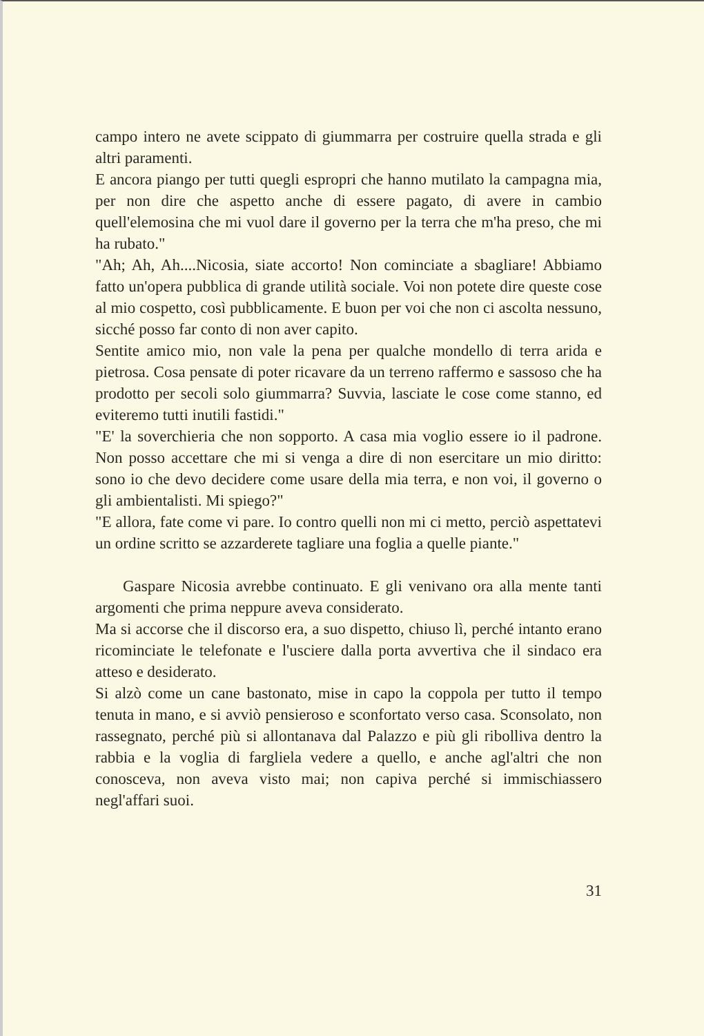campo intero ne avete scippato di giummarra per costruire quella strada e gli altri paramenti.
E ancora piango per tutti quegli espropri che hanno mutilato la campagna mia, per non dire che aspetto anche di essere pagato, di avere in cambio quell'elemosina che mi vuol dare il governo per la terra che m'ha preso, che mi ha rubato."
"Ah; Ah, Ah....Nicosia, siate accorto! Non cominciate a sbagliare! Abbiamo fatto un'opera pubblica di grande utilità sociale. Voi non potete dire queste cose al mio cospetto, così pubblicamente. E buon per voi che non ci ascolta nessuno, sicché posso far conto di non aver capito.
Sentite amico mio, non vale la pena per qualche mondello di terra arida e pietrosa. Cosa pensate di poter ricavare da un terreno raffermo e sassoso che ha prodotto per secoli solo giummarra? Suvvia, lasciate le cose come stanno, ed eviteremo tutti inutili fastidi."
"E' la soverchieria che non sopporto. A casa mia voglio essere io il padrone. Non posso accettare che mi si venga a dire di non esercitare un mio diritto: sono io che devo decidere come usare della mia terra, e non voi, il governo o gli ambientalisti. Mi spiego?"
"E allora, fate come vi pare. Io contro quelli non mi ci metto, perciò aspettatevi un ordine scritto se azzarderete tagliare una foglia a quelle piante."
Gaspare Nicosia avrebbe continuato. E gli venivano ora alla mente tanti argomenti che prima neppure aveva considerato.
Ma si accorse che il discorso era, a suo dispetto, chiuso lì, perché intanto erano ricominciate le telefonate e l'usciere dalla porta avvertiva che il sindaco era atteso e desiderato.
Si alzò come un cane bastonato, mise in capo la coppola per tutto il tempo tenuta in mano, e si avviò pensieroso e sconfortato verso casa. Sconsolato, non rassegnato, perché più si allontanava dal Palazzo e più gli ribolliva dentro la rabbia e la voglia di fargliela vedere a quello, e anche agl'altri che non conosceva, non aveva visto mai; non capiva perché si immischiassero negl'affari suoi.
31